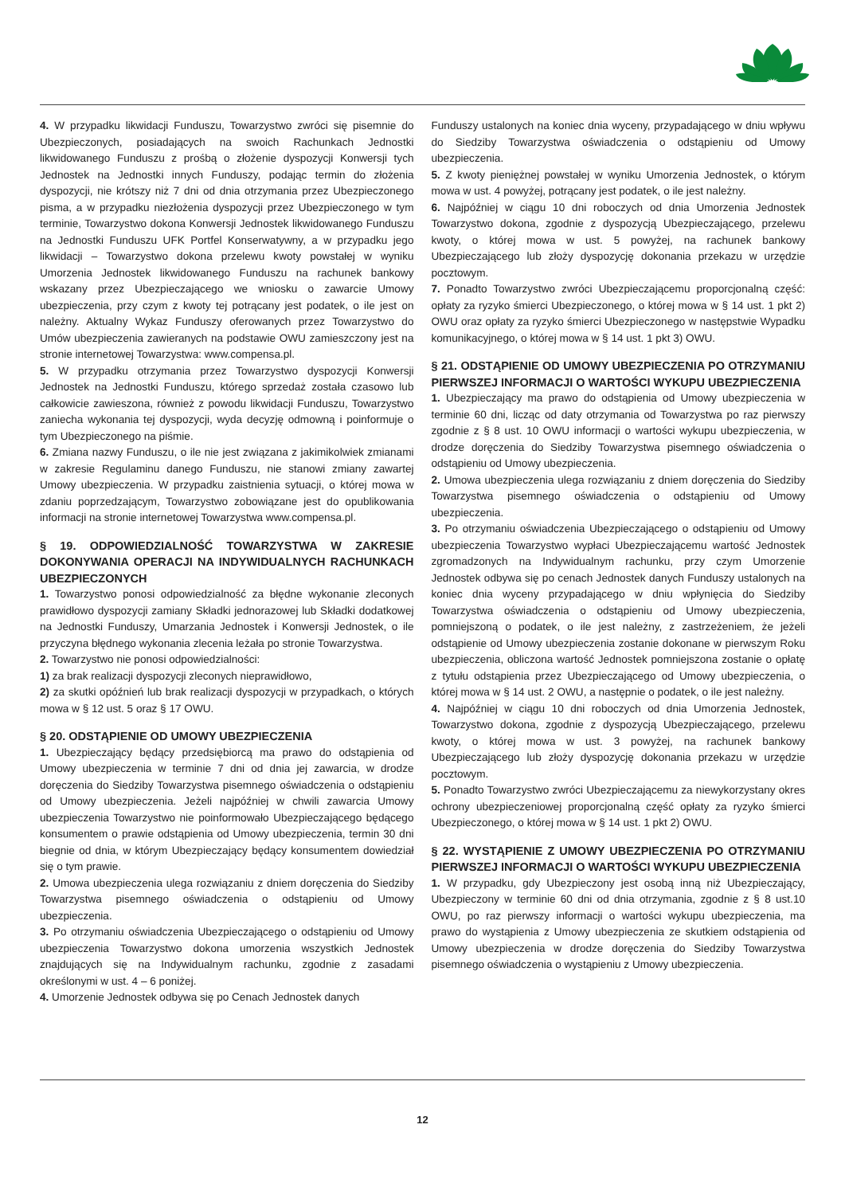4. W przypadku likwidacji Funduszu, Towarzystwo zwróci się pisemnie do Ubezpieczonych, posiadających na swoich Rachunkach Jednostki likwidowanego Funduszu z prośbą o złożenie dyspozycji Konwersji tych Jednostek na Jednostki innych Funduszy, podając termin do złożenia dyspozycji, nie krótszy niż 7 dni od dnia otrzymania przez Ubezpieczonego pisma, a w przypadku niezłożenia dyspozycji przez Ubezpieczonego w tym terminie, Towarzystwo dokona Konwersji Jednostek likwidowanego Funduszu na Jednostki Funduszu UFK Portfel Konserwatywny, a w przypadku jego likwidacji – Towarzystwo dokona przelewu kwoty powstałej w wyniku Umorzenia Jednostek likwidowanego Funduszu na rachunek bankowy wskazany przez Ubezpieczającego we wniosku o zawarcie Umowy ubezpieczenia, przy czym z kwoty tej potrącany jest podatek, o ile jest on należny. Aktualny Wykaz Funduszy oferowanych przez Towarzystwo do Umów ubezpieczenia zawieranych na podstawie OWU zamieszczony jest na stronie internetowej Towarzystwa: www.compensa.pl.
5. W przypadku otrzymania przez Towarzystwo dyspozycji Konwersji Jednostek na Jednostki Funduszu, którego sprzedaż została czasowo lub całkowicie zawieszona, również z powodu likwidacji Funduszu, Towarzystwo zaniecha wykonania tej dyspozycji, wyda decyzję odmowną i poinformuje o tym Ubezpieczonego na piśmie.
6. Zmiana nazwy Funduszu, o ile nie jest związana z jakimikolwiek zmianami w zakresie Regulaminu danego Funduszu, nie stanowi zmiany zawartej Umowy ubezpieczenia. W przypadku zaistnienia sytuacji, o której mowa w zdaniu poprzedzającym, Towarzystwo zobowiązane jest do opublikowania informacji na stronie internetowej Towarzystwa www.compensa.pl.
§ 19. ODPOWIEDZIALNOŚĆ TOWARZYSTWA W ZAKRESIE DOKONYWANIA OPERACJI NA INDYWIDUALNYCH RACHUNKACH UBEZPIECZONYCH
1. Towarzystwo ponosi odpowiedzialność za błędne wykonanie zleconych prawidłowo dyspozycji zamiany Składki jednorazowej lub Składki dodatkowej na Jednostki Funduszy, Umarzania Jednostek i Konwersji Jednostek, o ile przyczyna błędnego wykonania zlecenia leżała po stronie Towarzystwa.
2. Towarzystwo nie ponosi odpowiedzialności:
1) za brak realizacji dyspozycji zleconych nieprawidłowo,
2) za skutki opóźnień lub brak realizacji dyspozycji w przypadkach, o których mowa w § 12 ust. 5 oraz § 17 OWU.
§ 20. ODSTĄPIENIE OD UMOWY UBEZPIECZENIA
1. Ubezpieczający będący przedsiębiorcą ma prawo do odstąpienia od Umowy ubezpieczenia w terminie 7 dni od dnia jej zawarcia, w drodze doręczenia do Siedziby Towarzystwa pisemnego oświadczenia o odstąpieniu od Umowy ubezpieczenia. Jeżeli najpóźniej w chwili zawarcia Umowy ubezpieczenia Towarzystwo nie poinformowało Ubezpieczającego będącego konsumentem o prawie odstąpienia od Umowy ubezpieczenia, termin 30 dni biegnie od dnia, w którym Ubezpieczający będący konsumentem dowiedział się o tym prawie.
2. Umowa ubezpieczenia ulega rozwiązaniu z dniem doręczenia do Siedziby Towarzystwa pisemnego oświadczenia o odstąpieniu od Umowy ubezpieczenia.
3. Po otrzymaniu oświadczenia Ubezpieczającego o odstąpieniu od Umowy ubezpieczenia Towarzystwo dokona umorzenia wszystkich Jednostek znajdujących się na Indywidualnym rachunku, zgodnie z zasadami określonymi w ust. 4 – 6 poniżej.
4. Umorzenie Jednostek odbywa się po Cenach Jednostek danych
Funduszy ustalonych na koniec dnia wyceny, przypadającego w dniu wpływu do Siedziby Towarzystwa oświadczenia o odstąpieniu od Umowy ubezpieczenia.
5. Z kwoty pieniężnej powstałej w wyniku Umorzenia Jednostek, o którym mowa w ust. 4 powyżej, potrącany jest podatek, o ile jest należny.
6. Najpóźniej w ciągu 10 dni roboczych od dnia Umorzenia Jednostek Towarzystwo dokona, zgodnie z dyspozycją Ubezpieczającego, przelewu kwoty, o której mowa w ust. 5 powyżej, na rachunek bankowy Ubezpieczającego lub złoży dyspozycję dokonania przekazu w urzędzie pocztowym.
7. Ponadto Towarzystwo zwróci Ubezpieczającemu proporcjonalną część: opłaty za ryzyko śmierci Ubezpieczonego, o której mowa w § 14 ust. 1 pkt 2) OWU oraz opłaty za ryzyko śmierci Ubezpieczonego w następstwie Wypadku komunikacyjnego, o której mowa w § 14 ust. 1 pkt 3) OWU.
§ 21. ODSTĄPIENIE OD UMOWY UBEZPIECZENIA PO OTRZYMANIU PIERWSZEJ INFORMACJI O WARTOŚCI WYKUPU UBEZPIECZENIA
1. Ubezpieczający ma prawo do odstąpienia od Umowy ubezpieczenia w terminie 60 dni, licząc od daty otrzymania od Towarzystwa po raz pierwszy zgodnie z § 8 ust. 10 OWU informacji o wartości wykupu ubezpieczenia, w drodze doręczenia do Siedziby Towarzystwa pisemnego oświadczenia o odstąpieniu od Umowy ubezpieczenia.
2. Umowa ubezpieczenia ulega rozwiązaniu z dniem doręczenia do Siedziby Towarzystwa pisemnego oświadczenia o odstąpieniu od Umowy ubezpieczenia.
3. Po otrzymaniu oświadczenia Ubezpieczającego o odstąpieniu od Umowy ubezpieczenia Towarzystwo wypłaci Ubezpieczającemu wartość Jednostek zgromadzonych na Indywidualnym rachunku, przy czym Umorzenie Jednostek odbywa się po cenach Jednostek danych Funduszy ustalonych na koniec dnia wyceny przypadającego w dniu wpłynięcia do Siedziby Towarzystwa oświadczenia o odstąpieniu od Umowy ubezpieczenia, pomniejszoną o podatek, o ile jest należny, z zastrzeżeniem, że jeżeli odstąpienie od Umowy ubezpieczenia zostanie dokonane w pierwszym Roku ubezpieczenia, obliczona wartość Jednostek pomniejszona zostanie o opłatę z tytułu odstąpienia przez Ubezpieczającego od Umowy ubezpieczenia, o której mowa w § 14 ust. 2 OWU, a następnie o podatek, o ile jest należny.
4. Najpóźniej w ciągu 10 dni roboczych od dnia Umorzenia Jednostek, Towarzystwo dokona, zgodnie z dyspozycją Ubezpieczającego, przelewu kwoty, o której mowa w ust. 3 powyżej, na rachunek bankowy Ubezpieczającego lub złoży dyspozycję dokonania przekazu w urzędzie pocztowym.
5. Ponadto Towarzystwo zwróci Ubezpieczającemu za niewykorzystany okres ochrony ubezpieczeniowej proporcjonalną część opłaty za ryzyko śmierci Ubezpieczonego, o której mowa w § 14 ust. 1 pkt 2) OWU.
§ 22. WYSTĄPIENIE Z UMOWY UBEZPIECZENIA PO OTRZYMANIU PIERWSZEJ INFORMACJI O WARTOŚCI WYKUPU UBEZPIECZENIA
1. W przypadku, gdy Ubezpieczony jest osobą inną niż Ubezpieczający, Ubezpieczony w terminie 60 dni od dnia otrzymania, zgodnie z § 8 ust.10 OWU, po raz pierwszy informacji o wartości wykupu ubezpieczenia, ma prawo do wystąpienia z Umowy ubezpieczenia ze skutkiem odstąpienia od Umowy ubezpieczenia w drodze doręczenia do Siedziby Towarzystwa pisemnego oświadczenia o wystąpieniu z Umowy ubezpieczenia.
12